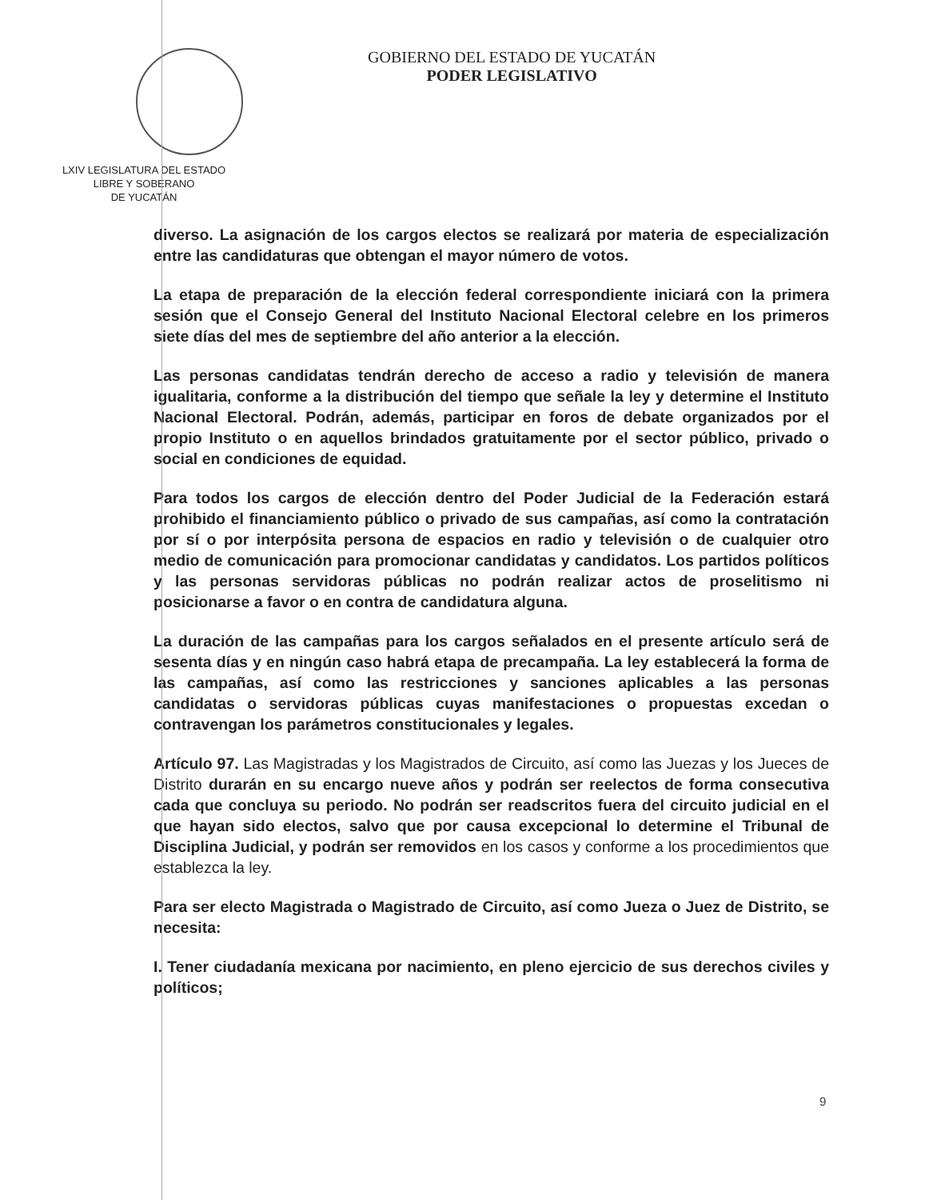LXIV LEGISLATURA DEL ESTADO
LIBRE Y SOBERANO
DE YUCATÁN
GOBIERNO DEL ESTADO DE YUCATÁN
PODER LEGISLATIVO
diverso. La asignación de los cargos electos se realizará por materia de especialización entre las candidaturas que obtengan el mayor número de votos.
La etapa de preparación de la elección federal correspondiente iniciará con la primera sesión que el Consejo General del Instituto Nacional Electoral celebre en los primeros siete días del mes de septiembre del año anterior a la elección.
Las personas candidatas tendrán derecho de acceso a radio y televisión de manera igualitaria, conforme a la distribución del tiempo que señale la ley y determine el Instituto Nacional Electoral. Podrán, además, participar en foros de debate organizados por el propio Instituto o en aquellos brindados gratuitamente por el sector público, privado o social en condiciones de equidad.
Para todos los cargos de elección dentro del Poder Judicial de la Federación estará prohibido el financiamiento público o privado de sus campañas, así como la contratación por sí o por interpósita persona de espacios en radio y televisión o de cualquier otro medio de comunicación para promocionar candidatas y candidatos. Los partidos políticos y las personas servidoras públicas no podrán realizar actos de proselitismo ni posicionarse a favor o en contra de candidatura alguna.
La duración de las campañas para los cargos señalados en el presente artículo será de sesenta días y en ningún caso habrá etapa de precampaña. La ley establecerá la forma de las campañas, así como las restricciones y sanciones aplicables a las personas candidatas o servidoras públicas cuyas manifestaciones o propuestas excedan o contravengan los parámetros constitucionales y legales.
Artículo 97. Las Magistradas y los Magistrados de Circuito, así como las Juezas y los Jueces de Distrito durarán en su encargo nueve años y podrán ser reelectos de forma consecutiva cada que concluya su periodo. No podrán ser readscritos fuera del circuito judicial en el que hayan sido electos, salvo que por causa excepcional lo determine el Tribunal de Disciplina Judicial, y podrán ser removidos en los casos y conforme a los procedimientos que establezca la ley.
Para ser electo Magistrada o Magistrado de Circuito, así como Jueza o Juez de Distrito, se necesita:
I. Tener ciudadanía mexicana por nacimiento, en pleno ejercicio de sus derechos civiles y políticos;
9